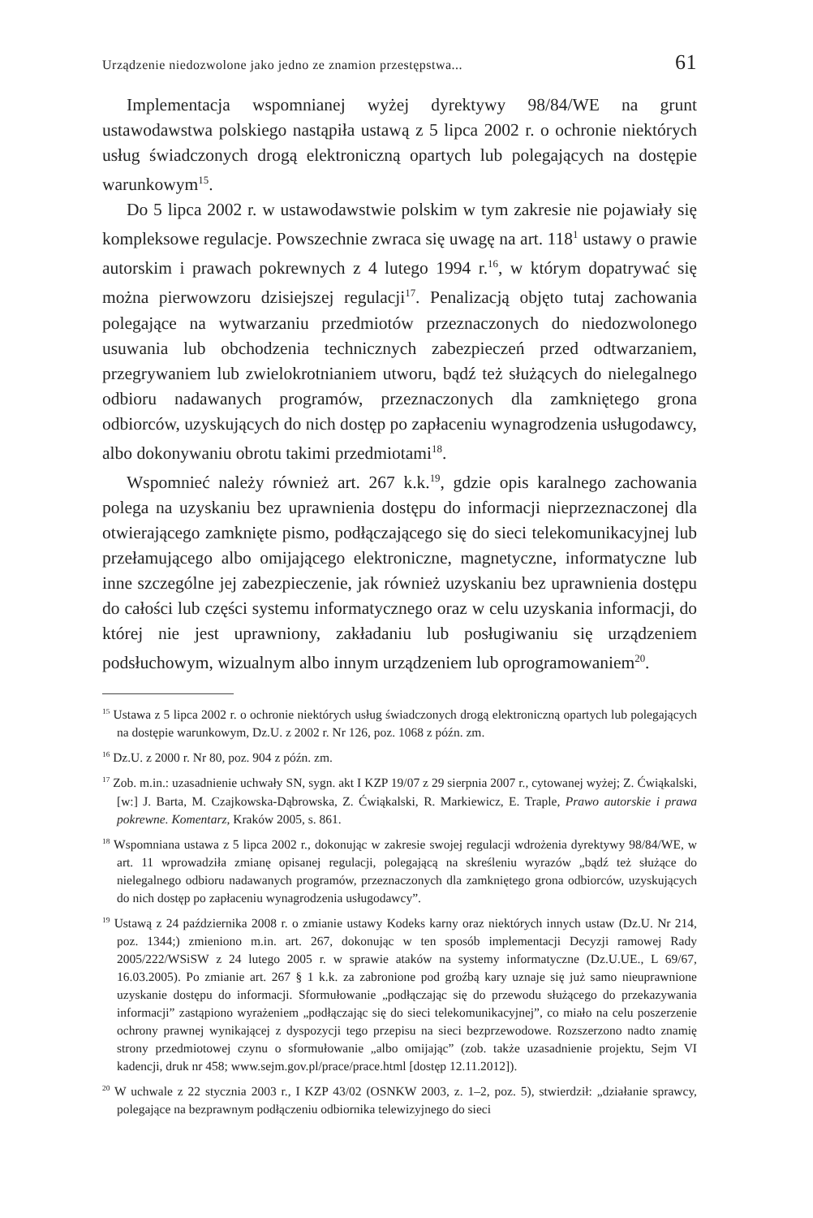Urządzenie niedozwolone jako jedno ze znamion przestępstwa... 61
Implementacja wspomnianej wyżej dyrektywy 98/84/WE na grunt ustawodawstwa polskiego nastąpiła ustawą z 5 lipca 2002 r. o ochronie niektórych usług świadczonych drogą elektroniczną opartych lub polegających na dostępie warunkowym<sup>15</sup>.
Do 5 lipca 2002 r. w ustawodawstwie polskim w tym zakresie nie pojawiały się kompleksowe regulacje. Powszechnie zwraca się uwagę na art. 118<sup>1</sup> ustawy o prawie autorskim i prawach pokrewnych z 4 lutego 1994 r.<sup>16</sup>, w którym dopatrywać się można pierwowzoru dzisiejszej regulacji<sup>17</sup>. Penalizacją objęto tutaj zachowania polegające na wytwarzaniu przedmiotów przeznaczonych do niedozwolonego usuwania lub obchodzenia technicznych zabezpieczeń przed odtwarzaniem, przegrywaniem lub zwielokrotnianiem utworu, bądź też służących do nielegalnego odbioru nadawanych programów, przeznaczonych dla zamkniętego grona odbiorców, uzyskujących do nich dostęp po zapłaceniu wynagrodzenia usługodawcy, albo dokonywaniu obrotu takimi przedmiotami<sup>18</sup>.
Wspomnieć należy również art. 267 k.k.<sup>19</sup>, gdzie opis karalnego zachowania polega na uzyskaniu bez uprawnienia dostępu do informacji nieprzeznaczonej dla otwierającego zamknięte pismo, podłączającego się do sieci telekomunikacyjnej lub przełamującego albo omijającego elektroniczne, magnetyczne, informatyczne lub inne szczególne jej zabezpieczenie, jak również uzyskaniu bez uprawnienia dostępu do całości lub części systemu informatycznego oraz w celu uzyskania informacji, do której nie jest uprawniony, zakładaniu lub posługiwaniu się urządzeniem podsłuchowym, wizualnym albo innym urządzeniem lub oprogramowaniem<sup>20</sup>.
<sup>15</sup> Ustawa z 5 lipca 2002 r. o ochronie niektórych usług świadczonych drogą elektroniczną opartych lub polegających na dostępie warunkowym, Dz.U. z 2002 r. Nr 126, poz. 1068 z późn. zm.
<sup>16</sup> Dz.U. z 2000 r. Nr 80, poz. 904 z późn. zm.
<sup>17</sup> Zob. m.in.: uzasadnienie uchwały SN, sygn. akt I KZP 19/07 z 29 sierpnia 2007 r., cytowanej wyżej; Z. Ćwiąkalski, [w:] J. Barta, M. Czajkowska-Dąbrowska, Z. Ćwiąkalski, R. Markiewicz, E. Traple, Prawo autorskie i prawa pokrewne. Komentarz, Kraków 2005, s. 861.
<sup>18</sup> Wspomniana ustawa z 5 lipca 2002 r., dokonując w zakresie swojej regulacji wdrożenia dyrektywy 98/84/WE, w art. 11 wprowadziła zmianę opisanej regulacji, polegającą na skreśleniu wyrazów „bądź też służące do nielegalnego odbioru nadawanych programów, przeznaczonych dla zamkniętego grona odbiorców, uzyskujących do nich dostęp po zapłaceniu wynagrodzenia usługodawcy”.
<sup>19</sup> Ustawą z 24 października 2008 r. o zmianie ustawy Kodeks karny oraz niektórych innych ustaw (Dz.U. Nr 214, poz. 1344;) zmieniono m.in. art. 267, dokonując w ten sposób implementacji Decyzji ramowej Rady 2005/222/WSiSW z 24 lutego 2005 r. w sprawie ataków na systemy informatyczne (Dz.U.UE., L 69/67, 16.03.2005). Po zmianie art. 267 § 1 k.k. za zabronione pod groźbą kary uznaje się już samo nieuprawnione uzyskanie dostępu do informacji. Sformułowanie „podłączając się do przewodu służącego do przekazywania informacji” zastąpiono wyrażeniem „podłączając się do sieci telekomunikacyjnej”, co miało na celu poszerzenie ochrony prawnej wynikającej z dyspozycji tego przepisu na sieci bezprzewodowe. Rozszerzono nadto znamię strony przedmiotowej czynu o sformułowanie „albo omijając” (zob. także uzasadnienie projektu, Sejm VI kadencji, druk nr 458; www.sejm.gov.pl/prace/prace.html [dostęp 12.11.2012]).
<sup>20</sup> W uchwale z 22 stycznia 2003 r., I KZP 43/02 (OSNKW 2003, z. 1–2, poz. 5), stwierdził: „działanie sprawcy, polegające na bezprawnym podłączeniu odbiornika telewizyjnego do sieci